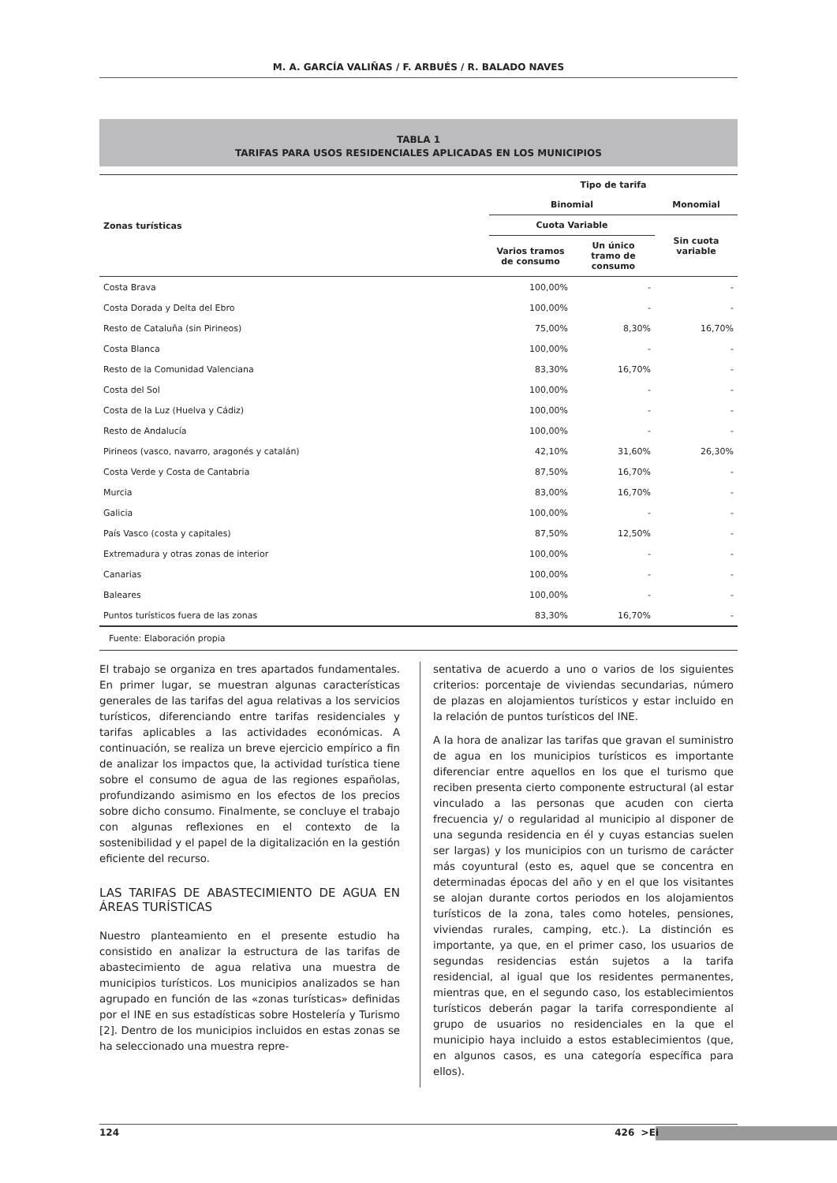M. A. GARCÍA VALIÑAS / F. ARBUÉS / R. BALADO NAVES
TABLA 1
TARIFAS PARA USOS RESIDENCIALES APLICADAS EN LOS MUNICIPIOS
| Zonas turísticas | Tipo de tarifa | | |
| --- | --- | --- | --- |
| | Binomial | | Monomial |
| | Cuota Variable | | Sin cuota variable |
| | Varios tramos de consumo | Un único tramo de consumo | |
| Costa Brava | 100,00% | - | - |
| Costa Dorada y Delta del Ebro | 100,00% | - | - |
| Resto de Cataluña (sin Pirineos) | 75,00% | 8,30% | 16,70% |
| Costa Blanca | 100,00% | - | - |
| Resto de la Comunidad Valenciana | 83,30% | 16,70% | - |
| Costa del Sol | 100,00% | - | - |
| Costa de la Luz (Huelva y Cádiz) | 100,00% | - | - |
| Resto de Andalucía | 100,00% | - | - |
| Pirineos (vasco, navarro, aragonés y catalán) | 42,10% | 31,60% | 26,30% |
| Costa Verde y Costa de Cantabria | 87,50% | 16,70% | - |
| Murcia | 83,00% | 16,70% | - |
| Galicia | 100,00% | - | - |
| País Vasco (costa y capitales) | 87,50% | 12,50% | - |
| Extremadura y otras zonas de interior | 100,00% | - | - |
| Canarias | 100,00% | - | - |
| Baleares | 100,00% | - | - |
| Puntos turísticos fuera de las zonas | 83,30% | 16,70% | - |
Fuente: Elaboración propia
El trabajo se organiza en tres apartados fundamentales. En primer lugar, se muestran algunas características generales de las tarifas del agua relativas a los servicios turísticos, diferenciando entre tarifas residenciales y tarifas aplicables a las actividades económicas. A continuación, se realiza un breve ejercicio empírico a fin de analizar los impactos que, la actividad turística tiene sobre el consumo de agua de las regiones españolas, profundizando asimismo en los efectos de los precios sobre dicho consumo. Finalmente, se concluye el trabajo con algunas reflexiones en el contexto de la sostenibilidad y el papel de la digitalización en la gestión eficiente del recurso.
LAS TARIFAS DE ABASTECIMIENTO DE AGUA EN ÁREAS TURÍSTICAS
Nuestro planteamiento en el presente estudio ha consistido en analizar la estructura de las tarifas de abastecimiento de agua relativa una muestra de municipios turísticos. Los municipios analizados se han agrupado en función de las «zonas turísticas» definidas por el INE en sus estadísticas sobre Hostelería y Turismo [2]. Dentro de los municipios incluidos en estas zonas se ha seleccionado una muestra repre-
sentativa de acuerdo a uno o varios de los siguientes criterios: porcentaje de viviendas secundarias, número de plazas en alojamientos turísticos y estar incluido en la relación de puntos turísticos del INE.
A la hora de analizar las tarifas que gravan el suministro de agua en los municipios turísticos es importante diferenciar entre aquellos en los que el turismo que reciben presenta cierto componente estructural (al estar vinculado a las personas que acuden con cierta frecuencia y/ o regularidad al municipio al disponer de una segunda residencia en él y cuyas estancias suelen ser largas) y los municipios con un turismo de carácter más coyuntural (esto es, aquel que se concentra en determinadas épocas del año y en el que los visitantes se alojan durante cortos periodos en los alojamientos turísticos de la zona, tales como hoteles, pensiones, viviendas rurales, camping, etc.). La distinción es importante, ya que, en el primer caso, los usuarios de segundas residencias están sujetos a la tarifa residencial, al igual que los residentes permanentes, mientras que, en el segundo caso, los establecimientos turísticos deberán pagar la tarifa correspondiente al grupo de usuarios no residenciales en la que el municipio haya incluido a estos establecimientos (que, en algunos casos, es una categoría específica para ellos).
124 426 >Ei